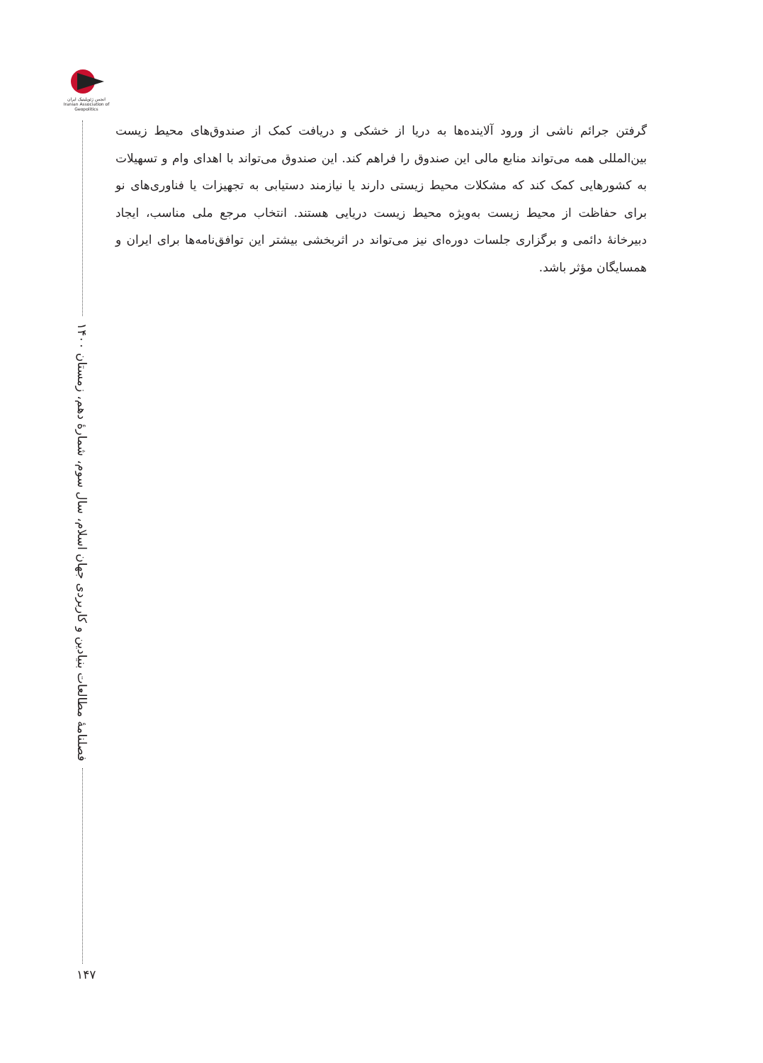انجمن ژئوپلیتیک ایران
Iranian Association of Geopolitics
فصلنامۀ مطالعات بنیادین و کاربردی جهان اسلام، سال سوم، شمارۀ دهم، زمستان ۱۴۰۰
۱۴۷
گرفتن جرائم ناشی از ورود آلاینده‌ها به دریا از خشکی و دریافت کمک از صندوق‌های محیط زیست بین‌المللی همه می‌تواند منابع مالی این صندوق را فراهم کند. این صندوق می‌تواند با اهدای وام و تسهیلات به کشورهایی کمک کند که مشکلات محیط زیستی دارند یا نیازمند دستیابی به تجهیزات یا فناوری‌های نو برای حفاظت از محیط زیست به‌ویژه محیط زیست دریایی هستند. انتخاب مرجع ملی مناسب، ایجاد دبیرخانۀ دائمی و برگزاری جلسات دوره‌ای نیز می‌تواند در اثربخشی بیشتر این توافق‌نامه‌ها برای ایران و همسایگان مؤثر باشد.